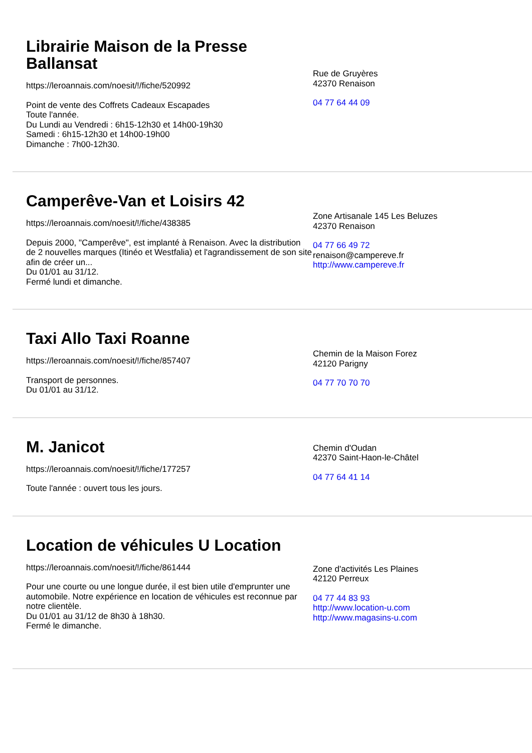Librairie Maison de la Presse Ballansat
https://leroannais.com/noesit/!/fiche/520992
Point de vente des Coffrets Cadeaux Escapades
Toute l'année.
Du Lundi au Vendredi : 6h15-12h30 et 14h00-19h30
Samedi : 6h15-12h30 et 14h00-19h00
Dimanche : 7h00-12h30.
Rue de Gruyères
42370 Renaison
04 77 64 44 09
Camperêve-Van et Loisirs 42
https://leroannais.com/noesit/!/fiche/438385
Depuis 2000, "Camperêve", est implanté à Renaison. Avec la distribution de 2 nouvelles marques (Itinéo et Westfalia) et l'agrandissement de son site afin de créer un...
Du 01/01 au 31/12.
Fermé lundi et dimanche.
Zone Artisanale 145 Les Beluzes
42370 Renaison
04 77 66 49 72
renaison@campereve.fr
http://www.campereve.fr
Taxi Allo Taxi Roanne
https://leroannais.com/noesit/!/fiche/857407
Transport de personnes.
Du 01/01 au 31/12.
Chemin de la Maison Forez
42120 Parigny
04 77 70 70 70
M. Janicot
https://leroannais.com/noesit/!/fiche/177257
Toute l'année : ouvert tous les jours.
Chemin d'Oudan
42370 Saint-Haon-le-Châtel
04 77 64 41 14
Location de véhicules U Location
https://leroannais.com/noesit/!/fiche/861444
Pour une courte ou une longue durée, il est bien utile d'emprunter une automobile. Notre expérience en location de véhicules est reconnue par notre clientèle.
Du 01/01 au 31/12 de 8h30 à 18h30.
Fermé le dimanche.
Zone d'activités Les Plaines
42120 Perreux
04 77 44 83 93
http://www.location-u.com
http://www.magasins-u.com